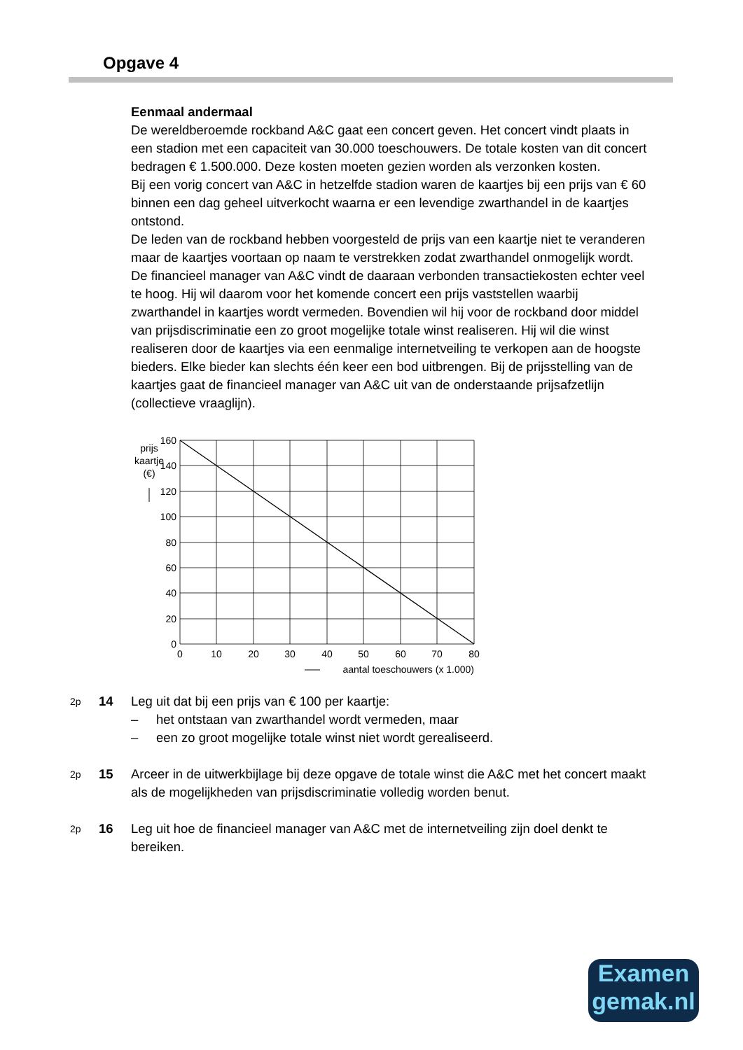Opgave 4
Eenmaal andermaal
De wereldberoemde rockband A&C gaat een concert geven. Het concert vindt plaats in een stadion met een capaciteit van 30.000 toeschouwers. De totale kosten van dit concert bedragen € 1.500.000. Deze kosten moeten gezien worden als verzonken kosten.
Bij een vorig concert van A&C in hetzelfde stadion waren de kaartjes bij een prijs van € 60 binnen een dag geheel uitverkocht waarna er een levendige zwarthandel in de kaartjes ontstond.
De leden van de rockband hebben voorgesteld de prijs van een kaartje niet te veranderen maar de kaartjes voortaan op naam te verstrekken zodat zwarthandel onmogelijk wordt. De financieel manager van A&C vindt de daaraan verbonden transactiekosten echter veel te hoog. Hij wil daarom voor het komende concert een prijs vaststellen waarbij zwarthandel in kaartjes wordt vermeden. Bovendien wil hij voor de rockband door middel van prijsdiscriminatie een zo groot mogelijke totale winst realiseren. Hij wil die winst realiseren door de kaartjes via een eenmalige internetveiling te verkopen aan de hoogste bieders. Elke bieder kan slechts één keer een bod uitbrengen. Bij de prijsstelling van de kaartjes gaat de financieel manager van A&C uit van de onderstaande prijsafzetlijn (collectieve vraaglijn).
prijs
kaartje
(€)
160
140
120
100
80
60
40
20
0
0
10
20
30
40
50
60
70
80
aantal toeschouwers (x 1.000)
2p 14
Leg uit dat bij een prijs van € 100 per kaartje:
– het ontstaan van zwarthandel wordt vermeden, maar
– een zo groot mogelijke totale winst niet wordt gerealiseerd.
2p 15
Arceer in de uitwerkbijlage bij deze opgave de totale winst die A&C met het concert maakt als de mogelijkheden van prijsdiscriminatie volledig worden benut.
2p 16
Leg uit hoe de financieel manager van A&C met de internetveiling zijn doel denkt te bereiken.
Examen
gemak.nl